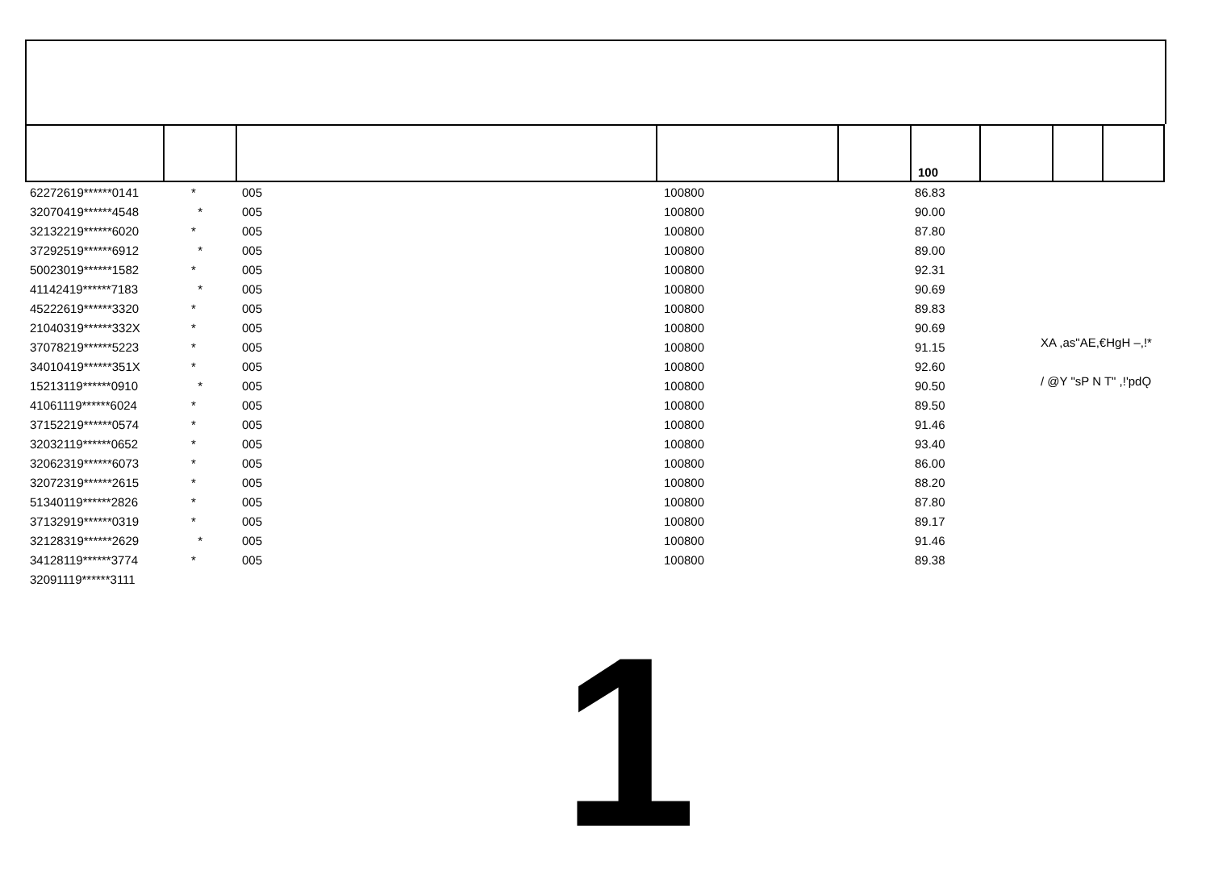| | | | | | 100 | | | |
| --- | --- | --- | --- | --- | --- | --- | --- | --- |
| 62272619******0141 | * | 005 | 100800 | 86.83 |
| 32070419******4548 | * | 005 | 100800 | 90.00 |
| 32132219******6020 | * | 005 | 100800 | 87.80 |
| 37292519******6912 | * | 005 | 100800 | 89.00 |
| 50023019******1582 | * | 005 | 100800 | 92.31 |
| 41142419******7183 | * | 005 | 100800 | 90.69 |
| 45222619******3320 | * | 005 | 100800 | 89.83 |
| 21040319******332X | * | 005 | 100800 | 90.69 |
| 37078219******5223 | * | 005 | 100800 | 91.15 |
| 34010419******351X | * | 005 | 100800 | 92.60 |
| 15213119******0910 | * | 005 | 100800 | 90.50 |
| 41061119******6024 | * | 005 | 100800 | 89.50 |
| 37152219******0574 | * | 005 | 100800 | 91.46 |
| 32032119******0652 | * | 005 | 100800 | 93.40 |
| 32062319******6073 | * | 005 | 100800 | 86.00 |
| 32072319******2615 | * | 005 | 100800 | 88.20 |
| 51340119******2826 | * | 005 | 100800 | 87.80 |
| 37132919******0319 | * | 005 | 100800 | 89.17 |
| 32128319******2629 | * | 005 | 100800 | 91.46 |
| 34128119******3774 | * | 005 | 100800 | 89.38 |
| 32091119******3111 | | | | |
XA ,as"AE,€HgH –,!*
/ @Y "sP N T" ,!'pdǪ
1